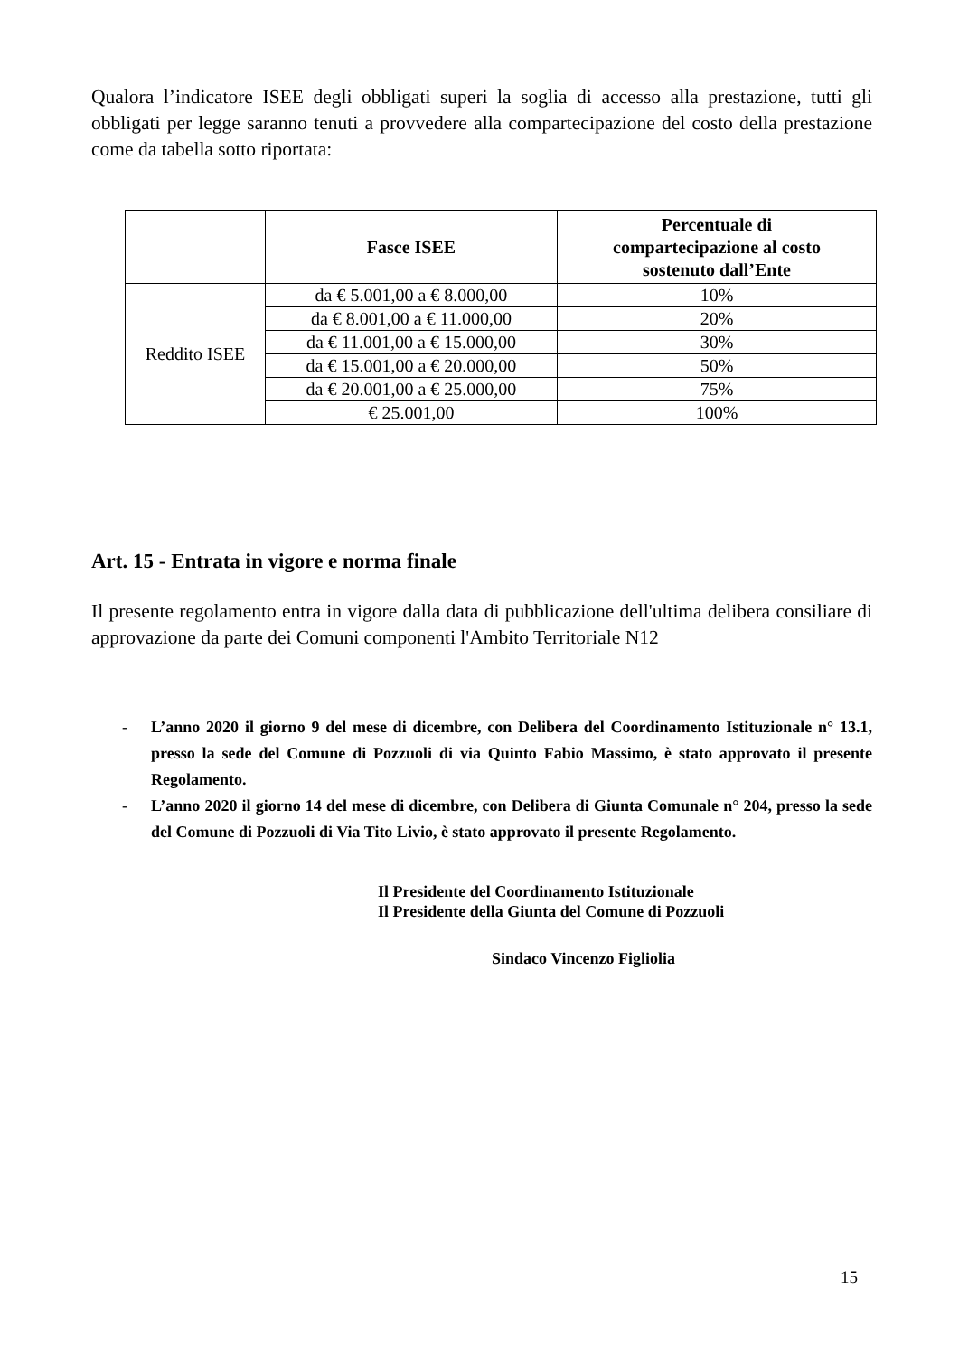Qualora l’indicatore ISEE degli obbligati superi la soglia di accesso alla prestazione, tutti gli obbligati per legge saranno tenuti a provvedere alla compartecipazione del costo della prestazione come da tabella sotto riportata:
| | Fasce ISEE | Percentuale di compartecipazione al costo sostenuto dall’Ente |
| --- | --- | --- |
| Reddito ISEE | da € 5.001,00 a € 8.000,00 | 10% |
| | da € 8.001,00 a € 11.000,00 | 20% |
| | da € 11.001,00 a € 15.000,00 | 30% |
| | da € 15.001,00 a € 20.000,00 | 50% |
| | da € 20.001,00 a € 25.000,00 | 75% |
| | € 25.001,00 | 100% |
Art. 15 - Entrata in vigore e norma finale
Il presente regolamento entra in vigore dalla data di pubblicazione dell'ultima delibera consiliare di approvazione da parte dei Comuni componenti l'Ambito Territoriale N12
- L’anno 2020 il giorno 9 del mese di dicembre, con Delibera del Coordinamento Istituzionale n° 13.1, presso la sede del Comune di Pozzuoli di via Quinto Fabio Massimo, è stato approvato il presente Regolamento.
- L’anno 2020 il giorno 14 del mese di dicembre, con Delibera di Giunta Comunale n° 204, presso la sede del Comune di Pozzuoli di Via Tito Livio, è stato approvato il presente Regolamento.
Il Presidente del Coordinamento Istituzionale
Il Presidente della Giunta del Comune di Pozzuoli
Sindaco Vincenzo Figliolia
15